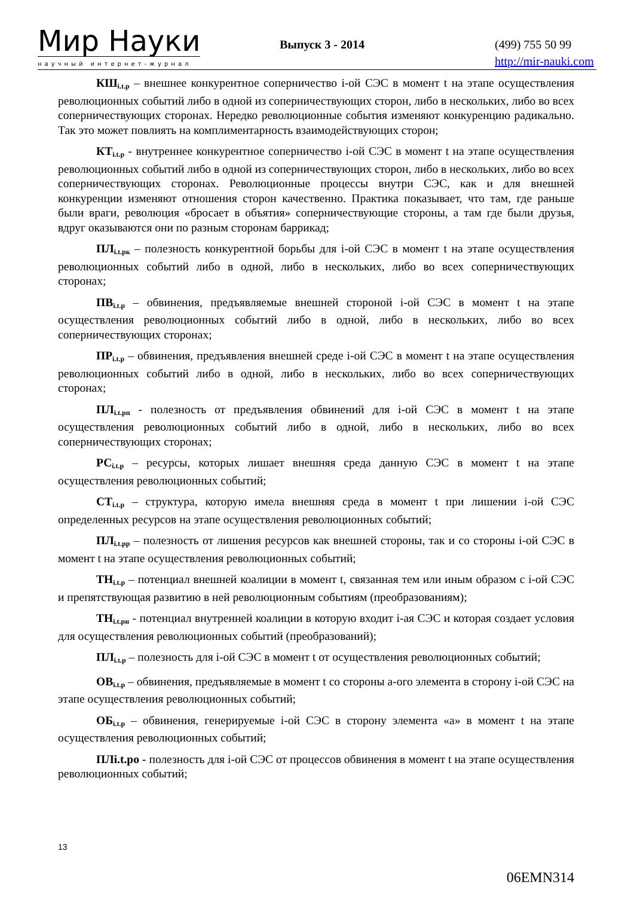Мир Науки
научный интернет-журнал
Выпуск 3 - 2014
(499) 755 50 99
http://mir-nauki.com
КШ<sub>i.t.p</sub> – внешнее конкурентное соперничество i-ой СЭС в момент t на этапе осуществления революционных событий либо в одной из соперничествующих сторон, либо в нескольких, либо во всех соперничествующих сторонах. Нередко революционные события изменяют конкуренцию радикально. Так это может повлиять на комплиментарность взаимодействующих сторон;
КТ<sub>i.t.p</sub> - внутреннее конкурентное соперничество i-ой СЭС в момент t на этапе осуществления революционных событий либо в одной из соперничествующих сторон, либо в нескольких, либо во всех соперничествующих сторонах. Революционные процессы внутри СЭС, как и для внешней конкуренции изменяют отношения сторон качественно. Практика показывает, что там, где раньше были враги, революция «бросает в объятия» соперничествующие стороны, а там где были друзья, вдруг оказываются они по разным сторонам баррикад;
ПЛ<sub>i.t.рк</sub> – полезность конкурентной борьбы для i-ой СЭС в момент t на этапе осуществления революционных событий либо в одной, либо в нескольких, либо во всех соперничествующих сторонах;
ПВ<sub>i.t.p</sub> – обвинения, предъявляемые внешней стороной i-ой СЭС в момент t на этапе осуществления революционных событий либо в одной, либо в нескольких, либо во всех соперничествующих сторонах;
ПР<sub>i.t.p</sub> – обвинения, предъявления внешней среде i-ой СЭС в момент t на этапе осуществления революционных событий либо в одной, либо в нескольких, либо во всех соперничествующих сторонах;
ПЛ<sub>i.t.рп</sub> - полезность от предъявления обвинений для i-ой СЭС в момент t на этапе осуществления революционных событий либо в одной, либо в нескольких, либо во всех соперничествующих сторонах;
РС<sub>i.t.p</sub> – ресурсы, которых лишает внешняя среда данную СЭС в момент t на этапе осуществления революционных событий;
СТ<sub>i.t.p</sub> – структура, которую имела внешняя среда в момент t при лишении i-ой СЭС определенных ресурсов на этапе осуществления революционных событий;
ПЛ<sub>i.t.pp</sub> – полезность от лишения ресурсов как внешней стороны, так и со стороны i-ой СЭС в момент t на этапе осуществления революционных событий;
ТН<sub>i.t.p</sub> – потенциал внешней коалиции в момент t, связанная тем или иным образом с i-ой СЭС и препятствующая развитию в ней революционным событиям (преобразованиям);
ТН<sub>i.t.рн</sub> - потенциал внутренней коалиции в которую входит i-ая СЭС и которая создает условия для осуществления революционных событий (преобразований);
ПЛ<sub>i.t.p</sub> – полезность для i-ой СЭС в момент t от осуществления революционных событий;
ОВ<sub>i.t.p</sub> – обвинения, предъявляемые в момент t со стороны а-ого элемента в сторону i-ой СЭС на этапе осуществления революционных событий;
ОБ<sub>i.t.p</sub> – обвинения, генерируемые i-ой СЭС в сторону элемента «а» в момент t на этапе осуществления революционных событий;
ПЛi.t.po - полезность для i-ой СЭС от процессов обвинения в момент t на этапе осуществления революционных событий;
13
06EMN314